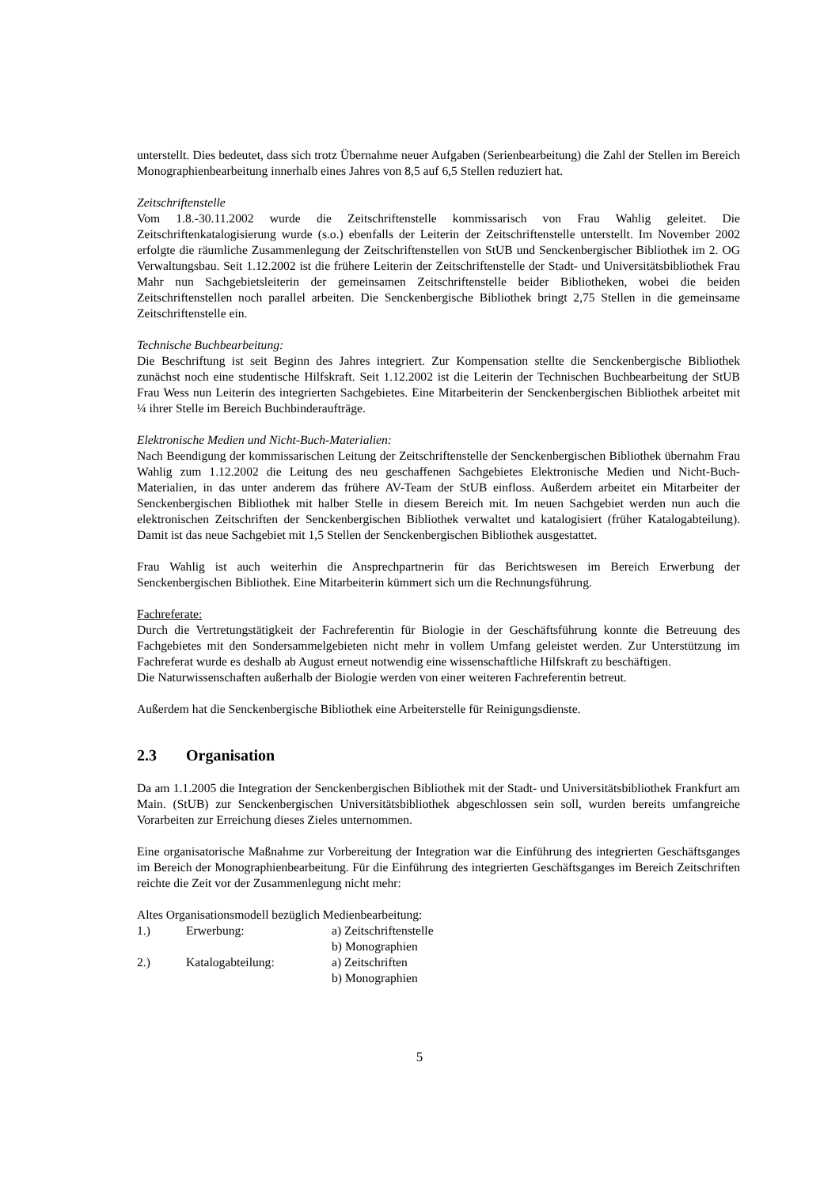unterstellt. Dies bedeutet, dass sich trotz Übernahme neuer Aufgaben (Serienbearbeitung) die Zahl der Stellen im Bereich Monographienbearbeitung innerhalb eines Jahres von 8,5 auf 6,5 Stellen reduziert hat.
Zeitschriftenstelle
Vom 1.8.-30.11.2002 wurde die Zeitschriftenstelle kommissarisch von Frau Wahlig geleitet. Die Zeitschriftenkatalogisierung wurde (s.o.) ebenfalls der Leiterin der Zeitschriftenstelle unterstellt. Im November 2002 erfolgte die räumliche Zusammenlegung der Zeitschriftenstellen von StUB und Senckenbergischer Bibliothek im 2. OG Verwaltungsbau. Seit 1.12.2002 ist die frühere Leiterin der Zeitschriftenstelle der Stadt- und Universitätsbibliothek Frau Mahr nun Sachgebietsleiterin der gemeinsamen Zeitschriftenstelle beider Bibliotheken, wobei die beiden Zeitschriftenstellen noch parallel arbeiten. Die Senckenbergische Bibliothek bringt 2,75 Stellen in die gemeinsame Zeitschriftenstelle ein.
Technische Buchbearbeitung:
Die Beschriftung ist seit Beginn des Jahres integriert. Zur Kompensation stellte die Senckenbergische Bibliothek zunächst noch eine studentische Hilfskraft. Seit 1.12.2002 ist die Leiterin der Technischen Buchbearbeitung der StUB Frau Wess nun Leiterin des integrierten Sachgebietes. Eine Mitarbeiterin der Senckenbergischen Bibliothek arbeitet mit ¼ ihrer Stelle im Bereich Buchbinderaufträge.
Elektronische Medien und Nicht-Buch-Materialien:
Nach Beendigung der kommissarischen Leitung der Zeitschriftenstelle der Senckenbergischen Bibliothek übernahm Frau Wahlig zum 1.12.2002 die Leitung des neu geschaffenen Sachgebietes Elektronische Medien und Nicht-Buch-Materialien, in das unter anderem das frühere AV-Team der StUB einfloss. Außerdem arbeitet ein Mitarbeiter der Senckenbergischen Bibliothek mit halber Stelle in diesem Bereich mit. Im neuen Sachgebiet werden nun auch die elektronischen Zeitschriften der Senckenbergischen Bibliothek verwaltet und katalogisiert (früher Katalogabteilung). Damit ist das neue Sachgebiet mit 1,5 Stellen der Senckenbergischen Bibliothek ausgestattet.
Frau Wahlig ist auch weiterhin die Ansprechpartnerin für das Berichtswesen im Bereich Erwerbung der Senckenbergischen Bibliothek. Eine Mitarbeiterin kümmert sich um die Rechnungsführung.
Fachreferate:
Durch die Vertretungstätigkeit der Fachreferentin für Biologie in der Geschäftsführung konnte die Betreuung des Fachgebietes mit den Sondersammelgebieten nicht mehr in vollem Umfang geleistet werden. Zur Unterstützung im Fachreferat wurde es deshalb ab August erneut notwendig eine wissenschaftliche Hilfskraft zu beschäftigen.
Die Naturwissenschaften außerhalb der Biologie werden von einer weiteren Fachreferentin betreut.
Außerdem hat die Senckenbergische Bibliothek eine Arbeiterstelle für Reinigungsdienste.
2.3 Organisation
Da am 1.1.2005 die Integration der Senckenbergischen Bibliothek mit der Stadt- und Universitätsbibliothek Frankfurt am Main. (StUB) zur Senckenbergischen Universitätsbibliothek abgeschlossen sein soll, wurden bereits umfangreiche Vorarbeiten zur Erreichung dieses Zieles unternommen.
Eine organisatorische Maßnahme zur Vorbereitung der Integration war die Einführung des integrierten Geschäftsganges im Bereich der Monographienbearbeitung. Für die Einführung des integrierten Geschäftsganges im Bereich Zeitschriften reichte die Zeit vor der Zusammenlegung nicht mehr:
Altes Organisationsmodell bezüglich Medienbearbeitung:
| 1.) | Erwerbung: | a) Zeitschriftenstelle |
| | | b) Monographien |
| 2.) | Katalogabteilung: | a) Zeitschriften |
| | | b) Monographien |
5